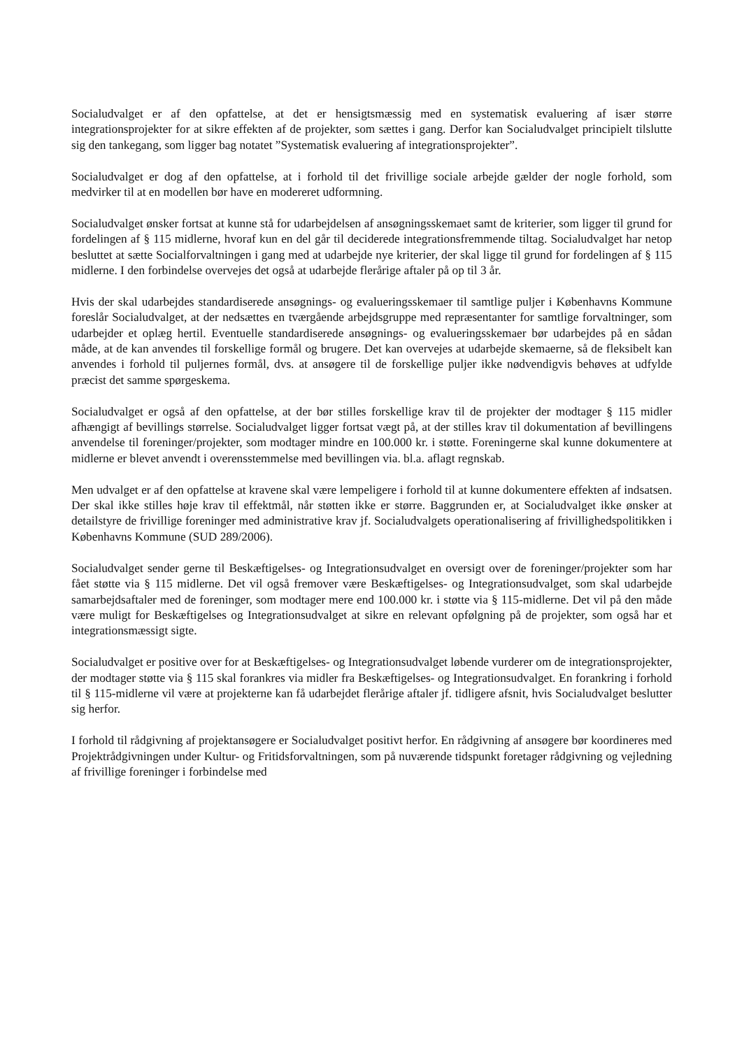Socialudvalget er af den opfattelse, at det er hensigtsmæssig med en systematisk evaluering af især større integrationsprojekter for at sikre effekten af de projekter, som sættes i gang. Derfor kan Socialudvalget principielt tilslutte sig den tankegang, som ligger bag notatet ”Systematisk evaluering af integrationsprojekter”.
Socialudvalget er dog af den opfattelse, at i forhold til det frivillige sociale arbejde gælder der nogle forhold, som medvirker til at en modellen bør have en modereret udformning.
Socialudvalget ønsker fortsat at kunne stå for udarbejdelsen af ansøgningsskemaet samt de kriterier, som ligger til grund for fordelingen af § 115 midlerne, hvoraf kun en del går til deciderede integrationsfremmende tiltag. Socialudvalget har netop besluttet at sætte Socialforvaltningen i gang med at udarbejde nye kriterier, der skal ligge til grund for fordelingen af § 115 midlerne. I den forbindelse overvejes det også at udarbejde flerårige aftaler på op til 3 år.
Hvis der skal udarbejdes standardiserede ansøgnings- og evalueringsskemaer til samtlige puljer i Københavns Kommune foreslår Socialudvalget, at der nedsættes en tværgående arbejdsgruppe med repræsentanter for samtlige forvaltninger, som udarbejder et oplæg hertil. Eventuelle standardiserede ansøgnings- og evalueringsskemaer bør udarbejdes på en sådan måde, at de kan anvendes til forskellige formål og brugere. Det kan overvejes at udarbejde skemaerne, så de fleksibelt kan anvendes i forhold til puljernes formål, dvs. at ansøgere til de forskellige puljer ikke nødvendigvis behøves at udfylde præcist det samme spørgeskema.
Socialudvalget er også af den opfattelse, at der bør stilles forskellige krav til de projekter der modtager § 115 midler afhængigt af bevillings størrelse. Socialudvalget ligger fortsat vægt på, at der stilles krav til dokumentation af bevillingens anvendelse til foreninger/projekter, som modtager mindre en 100.000 kr. i støtte. Foreningerne skal kunne dokumentere at midlerne er blevet anvendt i overensstemmelse med bevillingen via. bl.a. aflagt regnskab.
Men udvalget er af den opfattelse at kravene skal være lempeligere i forhold til at kunne dokumentere effekten af indsatsen. Der skal ikke stilles høje krav til effektmål, når støtten ikke er større. Baggrunden er, at Socialudvalget ikke ønsker at detailstyre de frivillige foreninger med administrative krav jf. Socialudvalgets operationalisering af frivillighedspolitikken i Københavns Kommune (SUD 289/2006).
Socialudvalget sender gerne til Beskæftigelses- og Integrationsudvalget en oversigt over de foreninger/projekter som har fået støtte via § 115 midlerne. Det vil også fremover være Beskæftigelses- og Integrationsudvalget, som skal udarbejde samarbejdsaftaler med de foreninger, som modtager mere end 100.000 kr. i støtte via § 115-midlerne. Det vil på den måde være muligt for Beskæftigelses og Integrationsudvalget at sikre en relevant opfølgning på de projekter, som også har et integrationsmæssigt sigte.
Socialudvalget er positive over for at Beskæftigelses- og Integrationsudvalget løbende vurderer om de integrationsprojekter, der modtager støtte via § 115 skal forankres via midler fra Beskæftigelses- og Integrationsudvalget. En forankring i forhold til § 115-midlerne vil være at projekterne kan få udarbejdet flerårige aftaler jf. tidligere afsnit, hvis Socialudvalget beslutter sig herfor.
I forhold til rådgivning af projektansøgere er Socialudvalget positivt herfor. En rådgivning af ansøgere bør koordineres med Projektrådgivningen under Kultur- og Fritidsforvaltningen, som på nuværende tidspunkt foretager rådgivning og vejledning af frivillige foreninger i forbindelse med